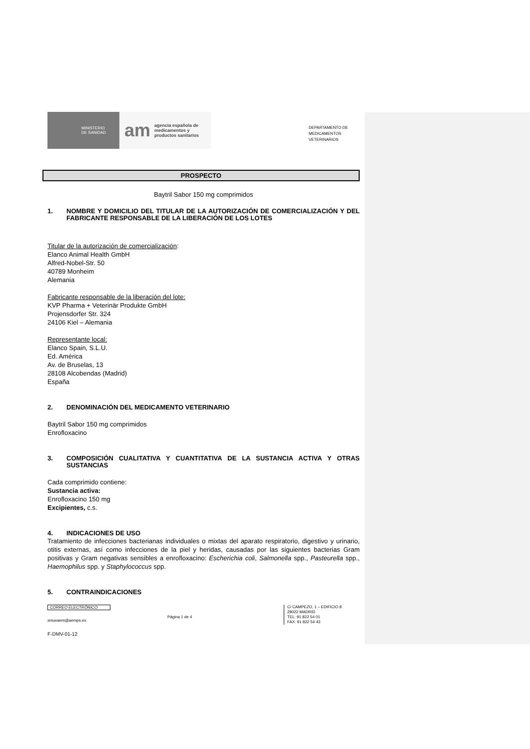MINISTERIO
DE SANIDAD
am
agencia española de
medicamentos y
productos sanitarios
DEPARTAMENTO DE
MEDICAMENTOS
VETERINARIOS
PROSPECTO
Baytril Sabor 150 mg comprimidos
1. NOMBRE Y DOMICILIO DEL TITULAR DE LA AUTORIZACIÓN DE COMERCIALIZACIÓN Y DEL FABRICANTE RESPONSABLE DE LA LIBERACIÓN DE LOS LOTES
Titular de la autorización de comercialización:
Elanco Animal Health GmbH
Alfred-Nobel-Str. 50
40789 Monheim
Alemania
Fabricante responsable de la liberación del lote:
KVP Pharma + Veterinär Produkte GmbH
Projensdorfer Str. 324
24106 Kiel – Alemania
Representante local:
Elanco Spain, S.L.U.
Ed. América
Av. de Bruselas, 13
28108 Alcobendas (Madrid)
España
2. DENOMINACIÓN DEL MEDICAMENTO VETERINARIO
Baytril Sabor 150 mg comprimidos
Enrofloxacino
3. COMPOSICIÓN CUALITATIVA Y CUANTITATIVA DE LA SUSTANCIA ACTIVA Y OTRAS SUSTANCIAS
Cada comprimido contiene:
Sustancia activa:
Enrofloxacino 150 mg
Excipientes, c.s.
4. INDICACIONES DE USO
Tratamiento de infecciones bacterianas individuales o mixtas del aparato respiratorio, digestivo y urinario, otitis externas, así como infecciones de la piel y heridas, causadas por las siguientes bacterias Gram positivas y Gram negativas sensibles a enrofloxacino: Escherichia coli, Salmonella spp., Pasteurella spp., Haemophilus spp. y Staphylococcus spp.
5. CONTRAINDICACIONES
CORREO ELECTRÓNICO
smuvaem@aemps.es
Página 1 de 4
C/ CAMPEZO, 1 – EDIFICIO 8
28022 MADRID
TEL: 91 822 54 01
FAX: 91 822 54 43
F-DMV-01-12